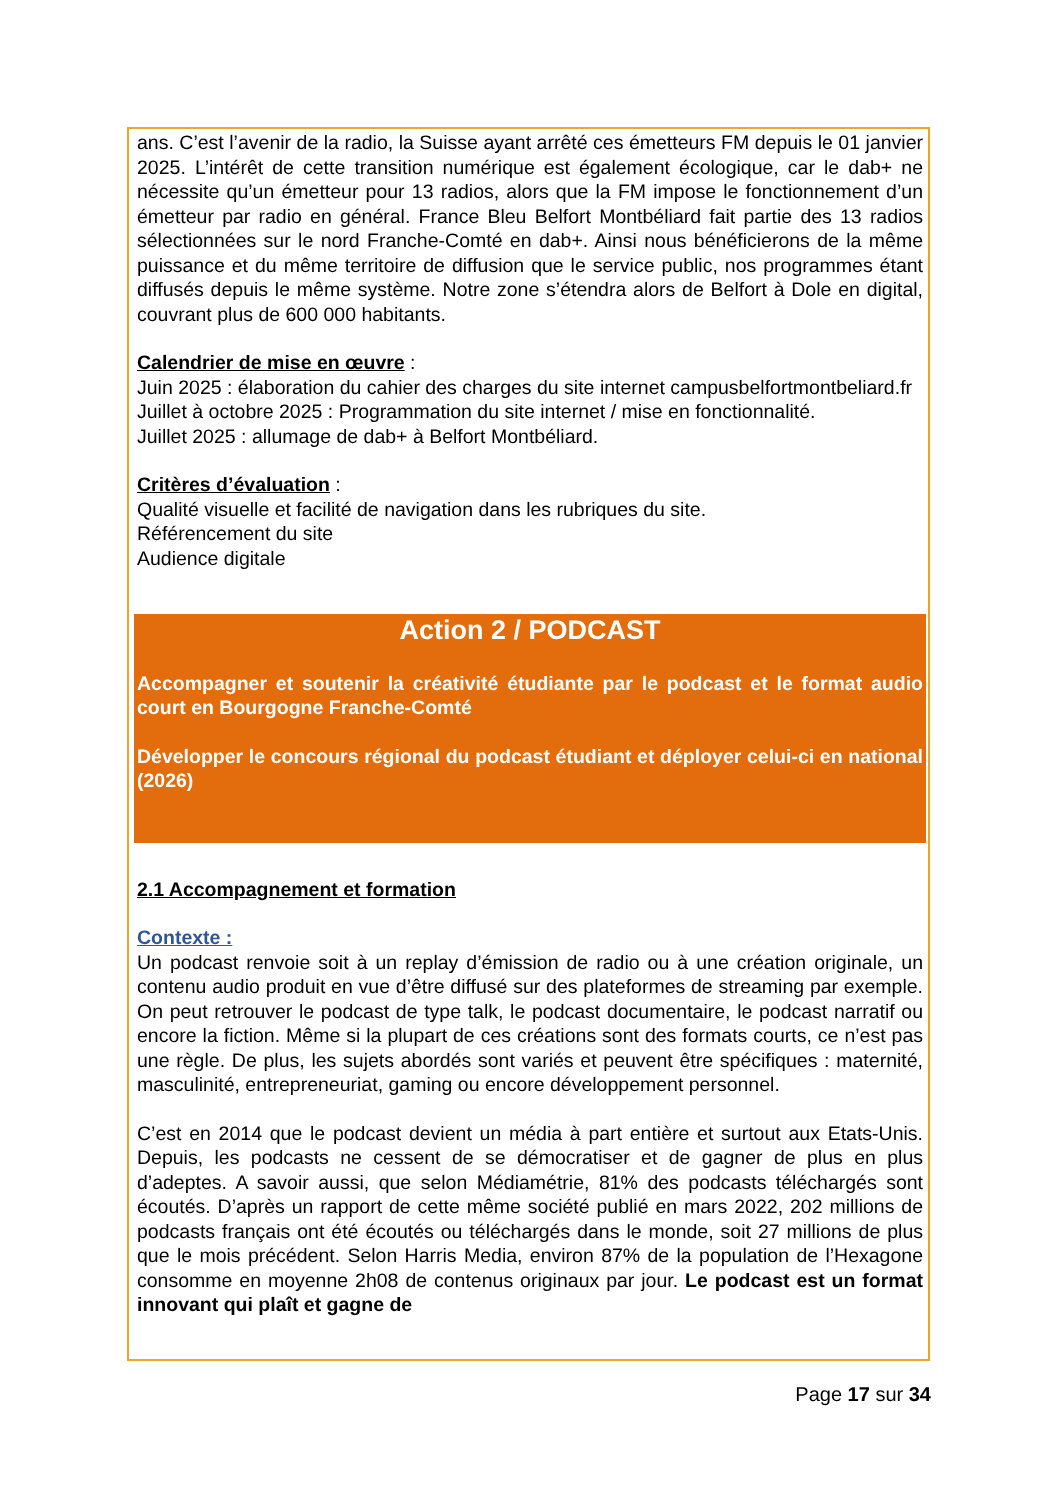ans. C’est l’avenir de la radio, la Suisse ayant arrêté ces émetteurs FM depuis le 01 janvier 2025. L’intérêt de cette transition numérique est également écologique, car le dab+ ne nécessite qu’un émetteur pour 13 radios, alors que la FM impose le fonctionnement d’un émetteur par radio en général. France Bleu Belfort Montbéliard fait partie des 13 radios sélectionnées sur le nord Franche-Comté en dab+. Ainsi nous bénéficierons de la même puissance et du même territoire de diffusion que le service public, nos programmes étant diffusés depuis le même système. Notre zone s’étendra alors de Belfort à Dole en digital, couvrant plus de 600 000 habitants.
Calendrier de mise en œuvre :
Juin 2025 : élaboration du cahier des charges du site internet campusbelfortmontbeliard.fr
Juillet à octobre 2025 : Programmation du site internet / mise en fonctionnalité.
Juillet 2025 : allumage de dab+ à Belfort Montbéliard.
Critères d’évaluation :
Qualité visuelle et facilité de navigation dans les rubriques du site.
Référencement du site
Audience digitale
Action 2 / PODCAST
Accompagner et soutenir la créativité étudiante par le podcast et le format audio court en Bourgogne Franche-Comté
Développer le concours régional du podcast étudiant et déployer celui-ci en national (2026)
2.1 Accompagnement et formation
Contexte :
Un podcast renvoie soit à un replay d’émission de radio ou à une création originale, un contenu audio produit en vue d’être diffusé sur des plateformes de streaming par exemple. On peut retrouver le podcast de type talk, le podcast documentaire, le podcast narratif ou encore la fiction. Même si la plupart de ces créations sont des formats courts, ce n’est pas une règle. De plus, les sujets abordés sont variés et peuvent être spécifiques : maternité, masculinité, entrepreneuriat, gaming ou encore développement personnel.
C’est en 2014 que le podcast devient un média à part entière et surtout aux Etats-Unis. Depuis, les podcasts ne cessent de se démocratiser et de gagner de plus en plus d’adeptes. A savoir aussi, que selon Médiamétrie, 81% des podcasts téléchargés sont écoutés. D’après un rapport de cette même société publié en mars 2022, 202 millions de podcasts français ont été écoutés ou téléchargés dans le monde, soit 27 millions de plus que le mois précédent. Selon Harris Media, environ 87% de la population de l’Hexagone consomme en moyenne 2h08 de contenus originaux par jour. Le podcast est un format innovant qui plaît et gagne de
Page 17 sur 34